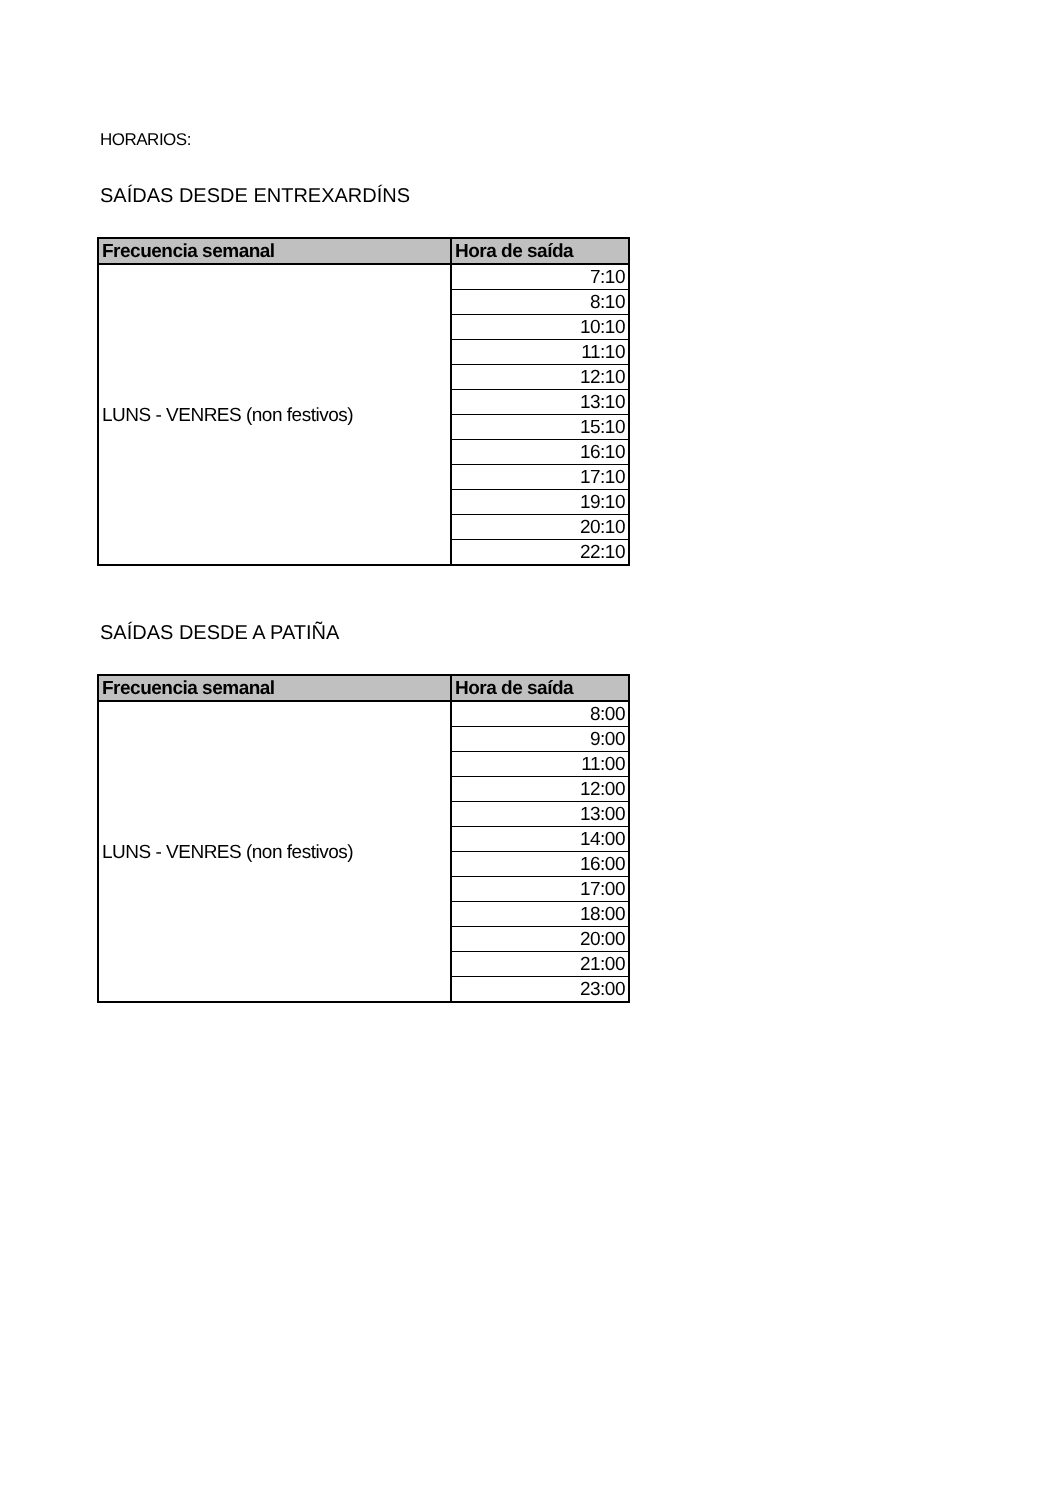HORARIOS:
SAÍDAS DESDE ENTREXARDÍNS
| Frecuencia semanal | Hora de saída |
| --- | --- |
| LUNS - VENRES (non festivos) | 7:10 |
| | 8:10 |
| | 10:10 |
| | 11:10 |
| | 12:10 |
| | 13:10 |
| | 15:10 |
| | 16:10 |
| | 17:10 |
| | 19:10 |
| | 20:10 |
| | 22:10 |
SAÍDAS DESDE A PATIÑA
| Frecuencia semanal | Hora de saída |
| --- | --- |
| LUNS - VENRES (non festivos) | 8:00 |
| | 9:00 |
| | 11:00 |
| | 12:00 |
| | 13:00 |
| | 14:00 |
| | 16:00 |
| | 17:00 |
| | 18:00 |
| | 20:00 |
| | 21:00 |
| | 23:00 |